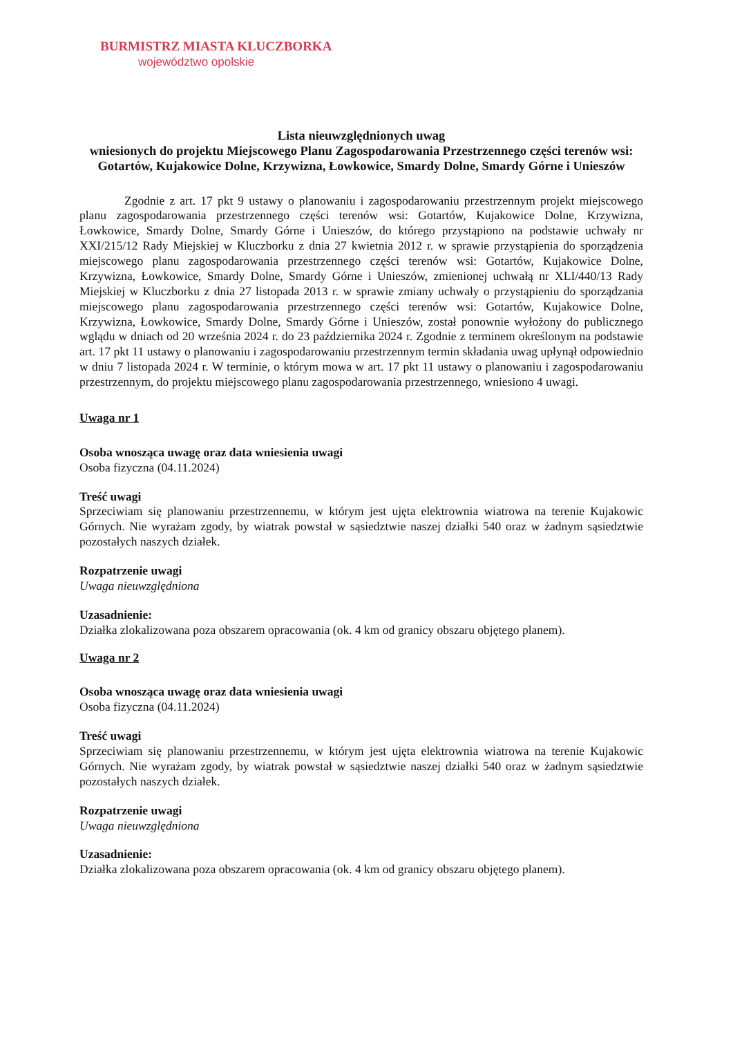BURMISTRZ MIASTA KLUCZBORKA
województwo opolskie
Lista nieuwzględnionych uwag
wniesionych do projektu Miejscowego Planu Zagospodarowania Przestrzennego części terenów wsi: Gotartów, Kujakowice Dolne, Krzywizna, Łowkowice, Smardy Dolne, Smardy Górne i Unieszów
Zgodnie z art. 17 pkt 9 ustawy o planowaniu i zagospodarowaniu przestrzennym projekt miejscowego planu zagospodarowania przestrzennego części terenów wsi: Gotartów, Kujakowice Dolne, Krzywizna, Łowkowice, Smardy Dolne, Smardy Górne i Unieszów, do którego przystąpiono na podstawie uchwały nr XXI/215/12 Rady Miejskiej w Kluczborku z dnia 27 kwietnia 2012 r. w sprawie przystąpienia do sporządzenia miejscowego planu zagospodarowania przestrzennego części terenów wsi: Gotartów, Kujakowice Dolne, Krzywizna, Łowkowice, Smardy Dolne, Smardy Górne i Unieszów, zmienionej uchwałą nr XLI/440/13 Rady Miejskiej w Kluczborku z dnia 27 listopada 2013 r. w sprawie zmiany uchwały o przystąpieniu do sporządzania miejscowego planu zagospodarowania przestrzennego części terenów wsi: Gotartów, Kujakowice Dolne, Krzywizna, Łowkowice, Smardy Dolne, Smardy Górne i Unieszów, został ponownie wyłożony do publicznego wglądu w dniach od 20 września 2024 r. do 23 października 2024 r. Zgodnie z terminem określonym na podstawie art. 17 pkt 11 ustawy o planowaniu i zagospodarowaniu przestrzennym termin składania uwag upłynął odpowiednio w dniu 7 listopada 2024 r. W terminie, o którym mowa w art. 17 pkt 11 ustawy o planowaniu i zagospodarowaniu przestrzennym, do projektu miejscowego planu zagospodarowania przestrzennego, wniesiono 4 uwagi.
Uwaga nr 1
Osoba wnosząca uwagę oraz data wniesienia uwagi
Osoba fizyczna (04.11.2024)
Treść uwagi
Sprzeciwiam się planowaniu przestrzennemu, w którym jest ujęta elektrownia wiatrowa na terenie Kujakowic Górnych. Nie wyrażam zgody, by wiatrak powstał w sąsiedztwie naszej działki 540 oraz w żadnym sąsiedztwie pozostałych naszych działek.
Rozpatrzenie uwagi
Uwaga nieuwzględniona
Uzasadnienie:
Działka zlokalizowana poza obszarem opracowania (ok. 4 km od granicy obszaru objętego planem).
Uwaga nr 2
Osoba wnosząca uwagę oraz data wniesienia uwagi
Osoba fizyczna (04.11.2024)
Treść uwagi
Sprzeciwiam się planowaniu przestrzennemu, w którym jest ujęta elektrownia wiatrowa na terenie Kujakowic Górnych. Nie wyrażam zgody, by wiatrak powstał w sąsiedztwie naszej działki 540 oraz w żadnym sąsiedztwie pozostałych naszych działek.
Rozpatrzenie uwagi
Uwaga nieuwzględniona
Uzasadnienie:
Działka zlokalizowana poza obszarem opracowania (ok. 4 km od granicy obszaru objętego planem).